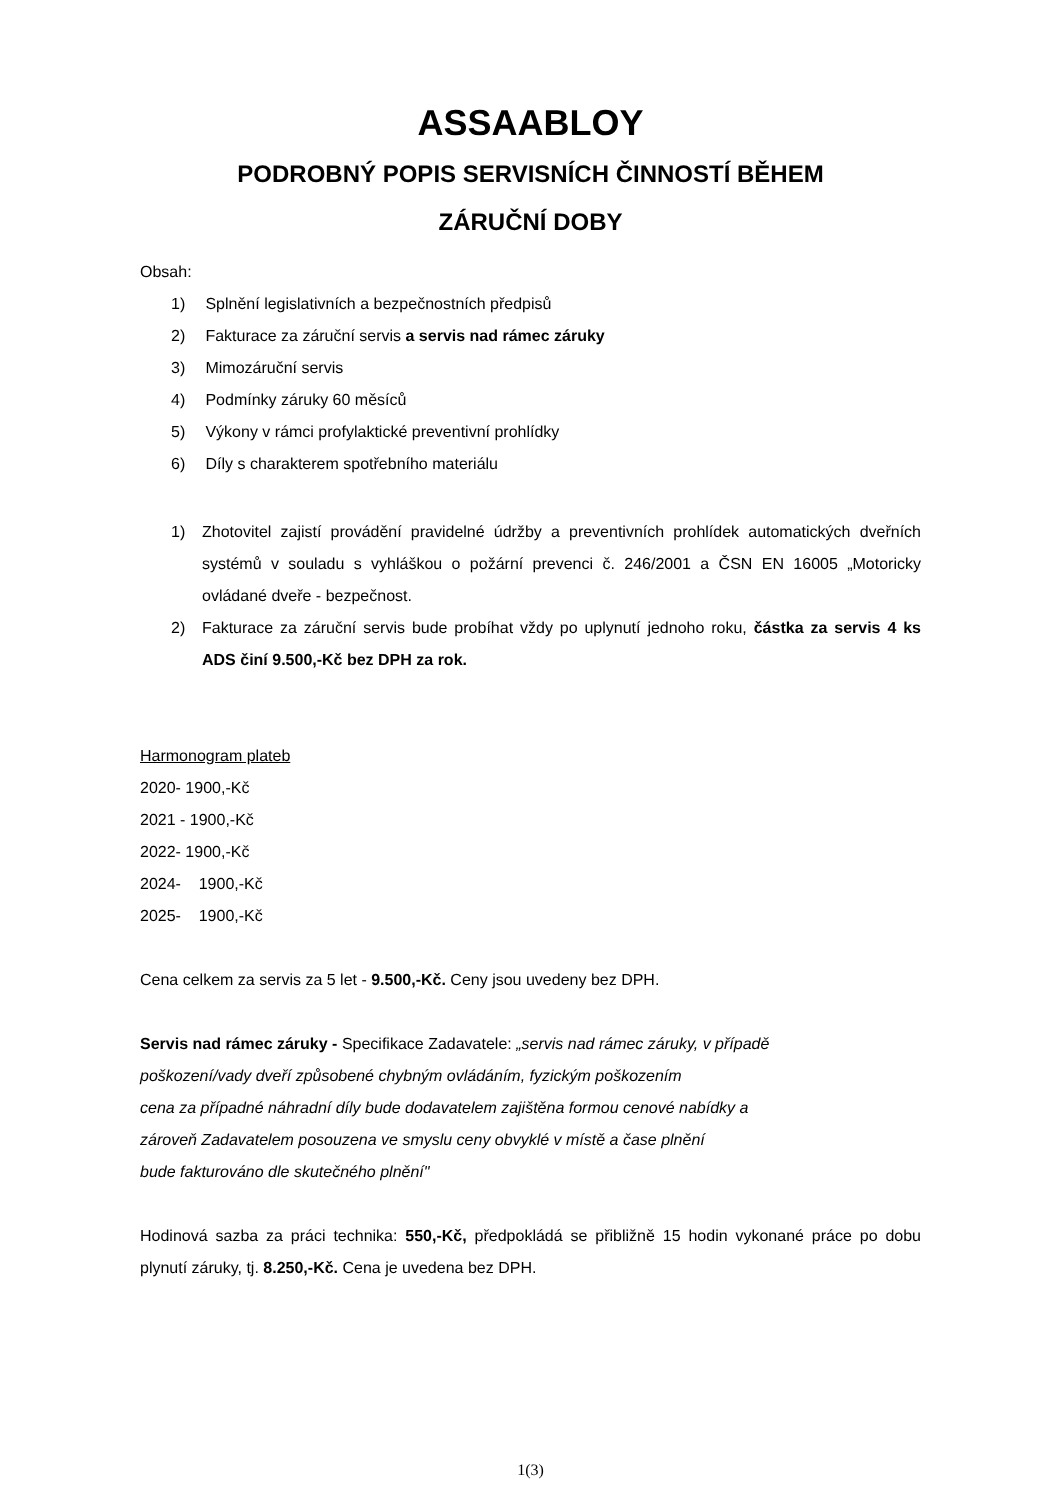ASSAABLOY
PODROBNÝ POPIS SERVISNÍCH ČINNOSTÍ BĚHEM
ZÁRUČNÍ DOBY
Obsah:
1) Splnění legislativních a bezpečnostních předpisů
2) Fakturace za záruční servis a servis nad rámec záruky
3) Mimozáruční servis
4) Podmínky záruky 60 měsíců
5) Výkony v rámci profylaktické preventivní prohlídky
6) Díly s charakterem spotřebního materiálu
1) Zhotovitel zajistí provádění pravidelné údržby a preventivních prohlídek automatických dveřních systémů v souladu s vyhláškou o požární prevenci č. 246/2001 a ČSN EN 16005 „Motoricky ovládané dveře - bezpečnost.
2) Fakturace za záruční servis bude probíhat vždy po uplynutí jednoho roku, částka za servis 4 ks ADS činí 9.500,-Kč bez DPH za rok.
Harmonogram plateb
2020- 1900,-Kč
2021 - 1900,-Kč
2022- 1900,-Kč
2024- 1900,-Kč
2025- 1900,-Kč
Cena celkem za servis za 5 let - 9.500,-Kč. Ceny jsou uvedeny bez DPH.
Servis nad rámec záruky - Specifikace Zadavatele: „servis nad rámec záruky, v případě
poškození/vady dveří způsobené chybným ovládáním, fyzickým poškozením
cena za případné náhradní díly bude dodavatelem zajištěna formou cenové nabídky a
zároveň Zadavatelem posouzena ve smyslu ceny obvyklé v místě a čase plnění
bude fakturováno dle skutečného plnění"
Hodinová sazba za práci technika: 550,-Kč, předpokládá se přibližně 15 hodin vykonané práce po dobu plynutí záruky, tj. 8.250,-Kč. Cena je uvedena bez DPH.
1(3)